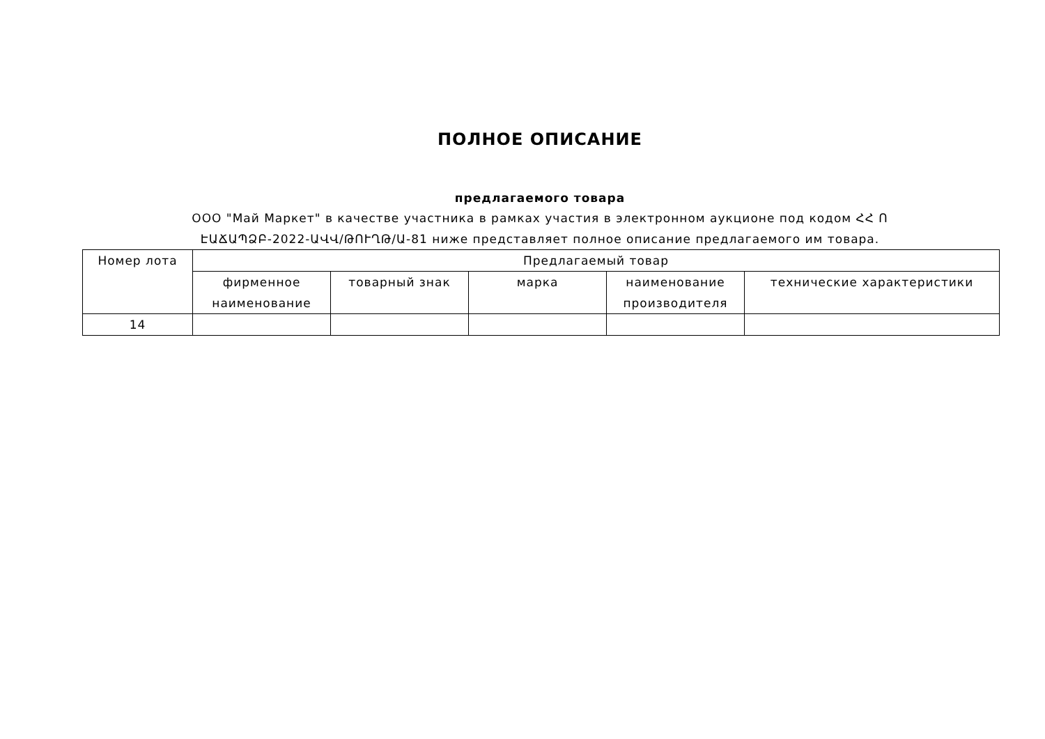ПОЛНОЕ ОПИСАНИЕ
предлагаемого товара
ООО "Май Маркет" в качестве участника в рамках участия в электронном аукционе под кодом ՀՀ Ո
ԷԱՃԱՊՁԲ-2022-ԱՎՎ/ԹՈՒՂԹ/Ա-81 ниже представляет полное описание предлагаемого им товара.
| Номер лота | Предлагаемый товар | | | | |
| --- | --- | --- | --- | --- | --- |
| | фирменное наименование | товарный знак | марка | наименование производителя | технические характеристики |
| 14 | | | | | |